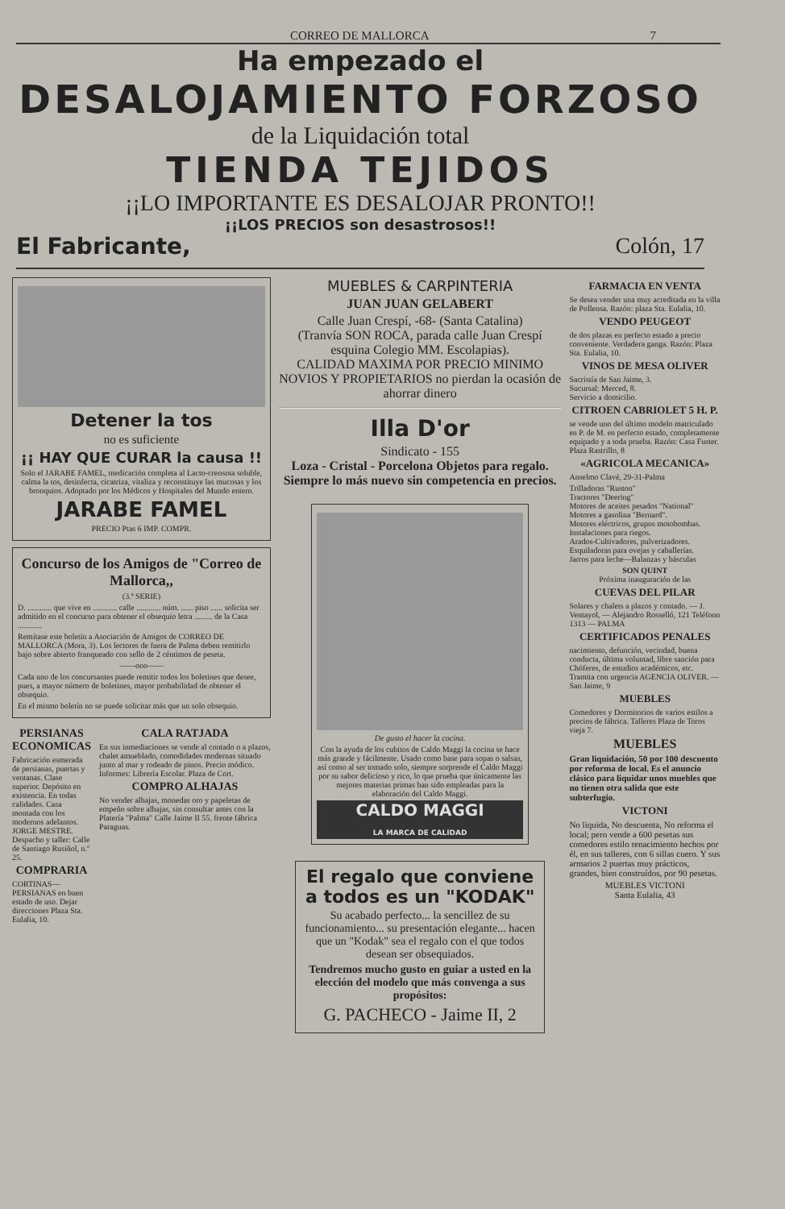CORREO DE MALLORCA 7
Ha empezado el
DESALOJAMIENTO FORZOSO
de la Liquidación total
TIENDA TEJIDOS
¡¡LO IMPORTANTE ES DESALOJAR PRONTO!!
¡¡LOS PRECIOS son desastrosos!!
El Fabricante, Colón, 17
Detener la tos
no es suficiente
¡¡ HAY QUE CURAR la causa !!
Solo el JARABE FAMEL, medicación completa al Lacto-creosota soluble, calma la tos, desinfecta, cicatriza, vitaliza y reconstituye las mucosas y los bronquios. Adoptado por los Médicos y Hospitales del Mundo entero.
JARABE FAMEL
PRECIO Ptas 6 IMP. COMPR.
Concurso de los Amigos de "Correo de Mallorca,,
(3.ª SERIE)
D. ............ que vive en ............ calle ............ núm. ...... piso ...... solicita ser admitido en el concurso para obtener el obsequio letra ......... de la Casa ............
Remítase este boletín a Asociación de Amigos de CORREO DE MALLORCA (Mora, 3). Los lectores de fuera de Palma deben remitirlo bajo sobre abierto franqueado con sello de 2 céntimos de peseta.
——ooo——
Cada uno de los concursantes puede remitir todos los boletines que desee, pues, a mayor número de boletines, mayor probabilidad de obtener el obsequio.
En el mismo boletín no se puede solicitar más que un solo obsequio.
PERSIANAS ECONOMICAS
Fabricación esmerada de persianas, puertas y ventanas. Clase superior. Depósito en existencia. En todas calidades. Casa montada con los modernos adelantos. JORGE MESTRE. Despacho y taller: Calle de Santiago Rusiñol, n.º 25.
COMPRARIA
CORTINAS—PERSIANAS en buen estado de uso. Dejar direcciones Plaza Sta. Eulalia, 10.
CALA RATJADA
En sus inmediaciones se vende al contado o a plazos, chalet amueblado, comodidades modernas situado junto al mar y rodeado de pinos. Precio módico. Informes: Librería Escolar. Plaza de Cort.
COMPRO ALHAJAS
No vender alhajas, monedas oro y papeletas de empeño sobre alhajas, sin consultar antes con la Platería "Palma" Calle Jaime II 55. frente fábrica Paraguas.
MUEBLES & CARPINTERIA
JUAN JUAN GELABERT
Calle Juan Crespí, -68- (Santa Catalina)
(Tranvía SON ROCA, parada calle Juan Crespí esquina Colegio MM. Escolapias).
CALIDAD MAXIMA POR PRECIO MINIMO
NOVIOS Y PROPIETARIOS no pierdan la ocasión de ahorrar dinero
Illa D'or
Sindicato - 155
Loza - Cristal - Porcelona Objetos para regalo.
Siempre lo más nuevo sin competencia en precios.
De gusto el hacer la cocina.
Con la ayuda de los cubitos de Caldo Maggi la cocina se hace más grande y fácilmente. Usado como base para sopas o salsas, así como al ser tomado solo, siempre sorprende el Caldo Maggi por su sabor delicioso y rico, lo que prueba que únicamente las mejores materias primas han sido empleadas para la elaboración del Caldo Maggi.
CALDO MAGGI
LA MARCA DE CALIDAD
El regalo que conviene a todos es un "KODAK"
Su acabado perfecto... la sencillez de su funcionamiento... su presentación elegante... hacen que un "Kodak" sea el regalo con el que todos desean ser obsequiados.
Tendremos mucho gusto en guiar a usted en la elección del modelo que más convenga a sus propósitos:
G. PACHECO - Jaime II, 2
FARMACIA EN VENTA
Se desea vender una muy acreditada en la villa de Pollensa. Razón: plaza Sta. Eulalia, 10.
VENDO PEUGEOT
de dos plazas en perfecto estado a precio conveniente. Verdadera ganga. Razón: Plaza Sta. Eulalia, 10.
VINOS DE MESA OLIVER
Sacristía de San Jaime, 3.
Sucursal: Merced, 8.
Servicio a domicilio.
CITROEN CABRIOLET 5 H. P.
se vende uno del último modelo matriculado en P. de M. en perfecto estado, completamente equipado y a toda prueba. Razón: Casa Fuster. Plaza Rastrillo, 8
«AGRICOLA MECANICA»
Anselmo Clavé, 29-31-Palma
Trilladoras "Ruston"
Tractores "Deering"
Motores de aceites pesados "National"
Motores a gasolina "Bernard".
Motores eléctricos, grupos motobombas.
Instalaciones para riegos.
Arados-Cultivadores, pulverizadores.
Esquiladoras para ovejas y caballerías.
Jarros para leche—Balanzas y básculas
SON QUINT
Próxima inauguración de las
CUEVAS DEL PILAR
Solares y chalets a plazos y contado. — J. Ventayol, — Alejandro Rosselló, 121 Teléfono 1313 — PALMA
CERTIFICADOS PENALES
nacimiento, defunción, vecindad, buena conducta, última voluntad, libre sanción para Chóferes, de estudios académicos, etc. Tramita con urgencia AGENCIA OLIVER. — San Jaime, 9
MUEBLES
Comedores y Dormitorios de varios estilos a precios de fábrica. Talleres Plaza de Toros vieja 7.
MUEBLES
Gran liquidación, 50 por 100 descuento por reforma de local. Es el anuncio clásico para liquidar unos muebles que no tienen otra salida que este subterfugio.
VICTONI
No liquida, No descuenta, No reforma el local; pero vende a 600 pesetas sus comedores estilo renacimiento hechos por él, en sus talleres, con 6 sillas cuero. Y sus armarios 2 puertas muy prácticos, grandes, bien construídos, por 90 pesetas.
MUEBLES VICTONI
Santa Eulalia, 43